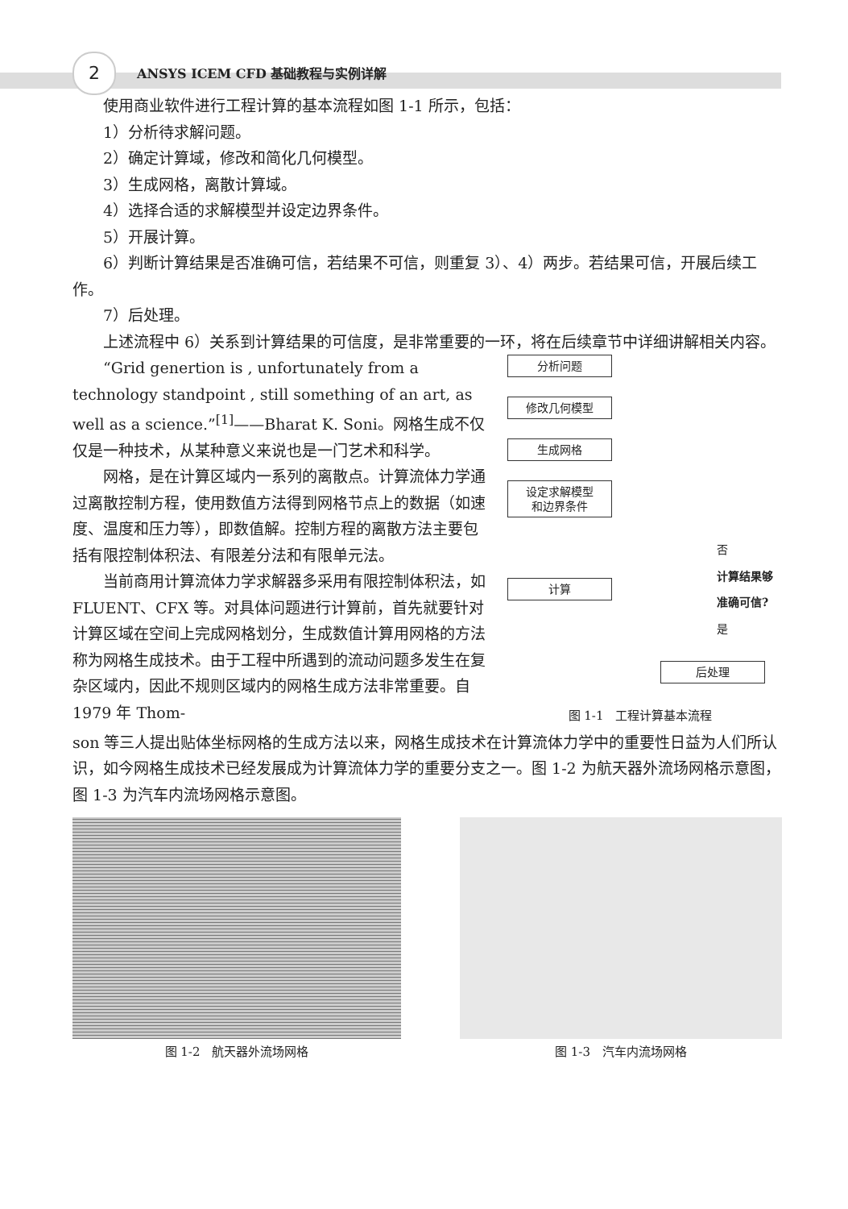2 ANSYS ICEM CFD 基础教程与实例详解
使用商业软件进行工程计算的基本流程如图 1-1 所示，包括：
1）分析待求解问题。
2）确定计算域，修改和简化几何模型。
3）生成网格，离散计算域。
4）选择合适的求解模型并设定边界条件。
5）开展计算。
6）判断计算结果是否准确可信，若结果不可信，则重复 3）、4）两步。若结果可信，开展后续工作。
7）后处理。
上述流程中 6）关系到计算结果的可信度，是非常重要的一环，将在后续章节中详细讲解相关内容。
“Grid genertion is , unfortunately from a technology standpoint , still something of an art, as well as a science.”<sup>[1]</sup>——Bharat K. Soni。网格生成不仅仅是一种技术，从某种意义来说也是一门艺术和科学。
网格，是在计算区域内一系列的离散点。计算流体力学通过离散控制方程，使用数值方法得到网格节点上的数据（如速度、温度和压力等），即数值解。控制方程的离散方法主要包括有限控制体积法、有限差分法和有限单元法。
当前商用计算流体力学求解器多采用有限控制体积法，如 FLUENT、CFX 等。对具体问题进行计算前，首先就要针对计算区域在空间上完成网格划分，生成数值计算用网格的方法称为网格生成技术。由于工程中所遇到的流动问题多发生在复杂区域内，因此不规则区域内的网格生成方法非常重要。自 1979 年 Thom-
分析问题
修改几何模型
生成网格
设定求解模型
和边界条件
计算
否
计算结果够
准确可信?
是
后处理
图 1-1　工程计算基本流程
son 等三人提出贴体坐标网格的生成方法以来，网格生成技术在计算流体力学中的重要性日益为人们所认识，如今网格生成技术已经发展成为计算流体力学的重要分支之一。图 1-2 为航天器外流场网格示意图，图 1-3 为汽车内流场网格示意图。
图 1-2　航天器外流场网格 图 1-3　汽车内流场网格